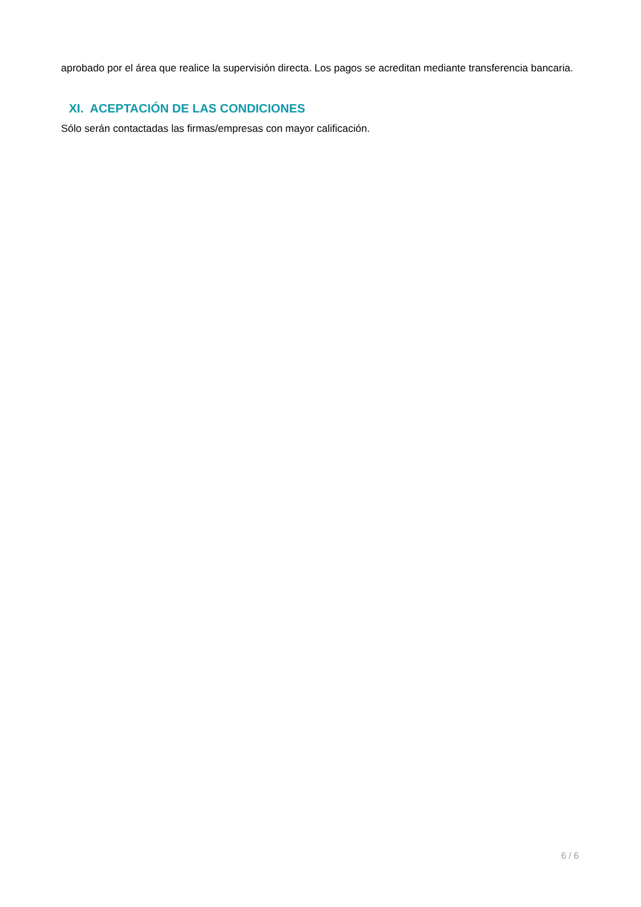aprobado por el área que realice la supervisión directa. Los pagos se acreditan mediante transferencia bancaria.
XI. ACEPTACIÓN DE LAS CONDICIONES
Sólo serán contactadas las firmas/empresas con mayor calificación.
6 / 6